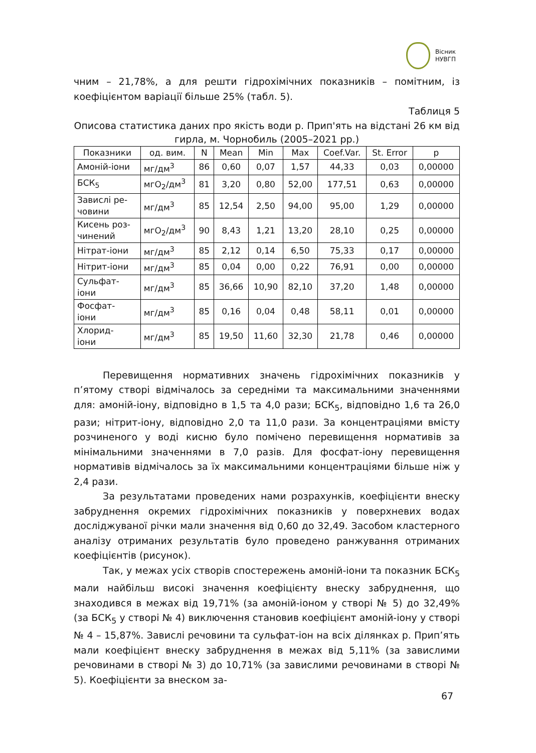Вісник
НУВГП
чним – 21,78%, а для решти гідрохімічних показників – помітним, із коефіцієнтом варіації більше 25% (табл. 5).
Таблиця 5
Описова статистика даних про якість води р. Прип'ять на відстані 26 км від гирла, м. Чорнобиль (2005–2021 рр.)
| Показники | од. вим. | N | Mean | Min | Max | Coef.Var. | St. Error | p |
| --- | --- | --- | --- | --- | --- | --- | --- | --- |
| Амоній-іони | мг/дм<sup>3</sup> | 86 | 0,60 | 0,07 | 1,57 | 44,33 | 0,03 | 0,00000 |
| БСК<sub>5</sub> | мгО<sub>2</sub>/дм<sup>3</sup> | 81 | 3,20 | 0,80 | 52,00 | 177,51 | 0,63 | 0,00000 |
| Завислі ре- човини | мг/дм<sup>3</sup> | 85 | 12,54 | 2,50 | 94,00 | 95,00 | 1,29 | 0,00000 |
| Кисень роз- чинений | мгО<sub>2</sub>/дм<sup>3</sup> | 90 | 8,43 | 1,21 | 13,20 | 28,10 | 0,25 | 0,00000 |
| Нітрат-іони | мг/дм<sup>3</sup> | 85 | 2,12 | 0,14 | 6,50 | 75,33 | 0,17 | 0,00000 |
| Нітрит-іони | мг/дм<sup>3</sup> | 85 | 0,04 | 0,00 | 0,22 | 76,91 | 0,00 | 0,00000 |
| Сульфат- іони | мг/дм<sup>3</sup> | 85 | 36,66 | 10,90 | 82,10 | 37,20 | 1,48 | 0,00000 |
| Фосфат- іони | мг/дм<sup>3</sup> | 85 | 0,16 | 0,04 | 0,48 | 58,11 | 0,01 | 0,00000 |
| Хлорид- іони | мг/дм<sup>3</sup> | 85 | 19,50 | 11,60 | 32,30 | 21,78 | 0,46 | 0,00000 |
Перевищення нормативних значень гідрохімічних показників у п’ятому створі відмічалось за середніми та максимальними значеннями для: амоній-іону, відповідно в 1,5 та 4,0 рази; БСК<sub>5</sub>, відповідно 1,6 та 26,0 рази; нітрит-іону, відповідно 2,0 та 11,0 рази. За концентраціями вмісту розчиненого у воді кисню було помічено перевищення нормативів за мінімальними значеннями в 7,0 разів. Для фосфат-іону перевищення нормативів відмічалось за їх максимальними концентраціями більше ніж у 2,4 рази.
За результатами проведених нами розрахунків, коефіцієнти внеску забруднення окремих гідрохімічних показників у поверхневих водах досліджуваної річки мали значення від 0,60 до 32,49. Засобом кластерного аналізу отриманих результатів було проведено ранжування отриманих коефіцієнтів (рисунок).
Так, у межах усіх створів спостережень амоній-іони та показник БСК<sub>5</sub> мали найбільш високі значення коефіцієнту внеску забруднення, що знаходився в межах від 19,71% (за амоній-іоном у створі № 5) до 32,49% (за БСК<sub>5</sub> у створі № 4) виключення становив коефіцієнт амоній-іону у створі № 4 – 15,87%. Завислі речовини та сульфат-іон на всіх ділянках р. Прип’ять мали коефіцієнт внеску забруднення в межах від 5,11% (за завислими речовинами в створі № 3) до 10,71% (за завислими речовинами в створі № 5). Коефіцієнти за внеском за-
67